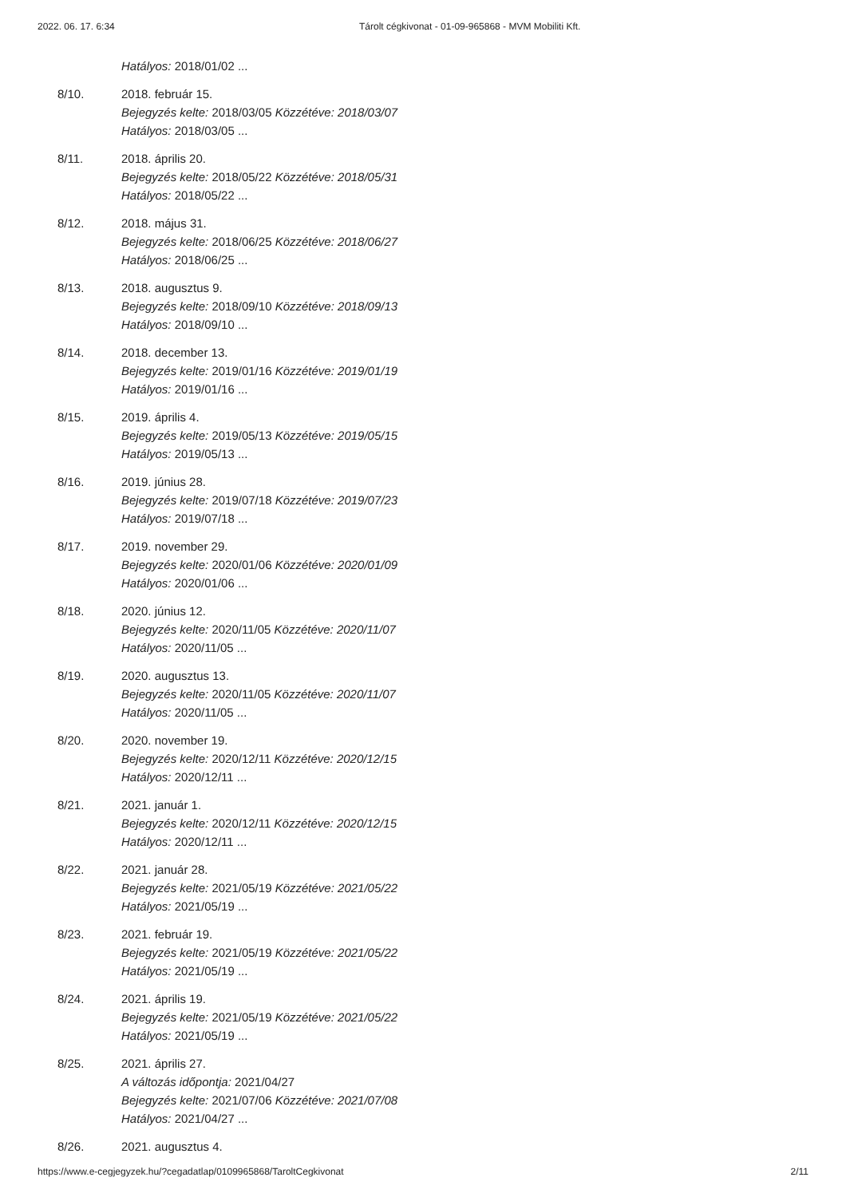2022. 06. 17. 6:34 Tárolt cégkivonat - 01-09-965868 - MVM Mobiliti Kft.
Hatályos: 2018/01/02 ...
8/10. 2018. február 15.
Bejegyzés kelte: 2018/03/05 Közzétéve: 2018/03/07
Hatályos: 2018/03/05 ...
8/11. 2018. április 20.
Bejegyzés kelte: 2018/05/22 Közzétéve: 2018/05/31
Hatályos: 2018/05/22 ...
8/12. 2018. május 31.
Bejegyzés kelte: 2018/06/25 Közzétéve: 2018/06/27
Hatályos: 2018/06/25 ...
8/13. 2018. augusztus 9.
Bejegyzés kelte: 2018/09/10 Közzétéve: 2018/09/13
Hatályos: 2018/09/10 ...
8/14. 2018. december 13.
Bejegyzés kelte: 2019/01/16 Közzétéve: 2019/01/19
Hatályos: 2019/01/16 ...
8/15. 2019. április 4.
Bejegyzés kelte: 2019/05/13 Közzétéve: 2019/05/15
Hatályos: 2019/05/13 ...
8/16. 2019. június 28.
Bejegyzés kelte: 2019/07/18 Közzétéve: 2019/07/23
Hatályos: 2019/07/18 ...
8/17. 2019. november 29.
Bejegyzés kelte: 2020/01/06 Közzétéve: 2020/01/09
Hatályos: 2020/01/06 ...
8/18. 2020. június 12.
Bejegyzés kelte: 2020/11/05 Közzétéve: 2020/11/07
Hatályos: 2020/11/05 ...
8/19. 2020. augusztus 13.
Bejegyzés kelte: 2020/11/05 Közzétéve: 2020/11/07
Hatályos: 2020/11/05 ...
8/20. 2020. november 19.
Bejegyzés kelte: 2020/12/11 Közzétéve: 2020/12/15
Hatályos: 2020/12/11 ...
8/21. 2021. január 1.
Bejegyzés kelte: 2020/12/11 Közzétéve: 2020/12/15
Hatályos: 2020/12/11 ...
8/22. 2021. január 28.
Bejegyzés kelte: 2021/05/19 Közzétéve: 2021/05/22
Hatályos: 2021/05/19 ...
8/23. 2021. február 19.
Bejegyzés kelte: 2021/05/19 Közzétéve: 2021/05/22
Hatályos: 2021/05/19 ...
8/24. 2021. április 19.
Bejegyzés kelte: 2021/05/19 Közzétéve: 2021/05/22
Hatályos: 2021/05/19 ...
8/25. 2021. április 27.
A változás időpontja: 2021/04/27
Bejegyzés kelte: 2021/07/06 Közzétéve: 2021/07/08
Hatályos: 2021/04/27 ...
8/26. 2021. augusztus 4.
https://www.e-cegjegyzek.hu/?cegadatlap/0109965868/TaroltCegkivonat 2/11